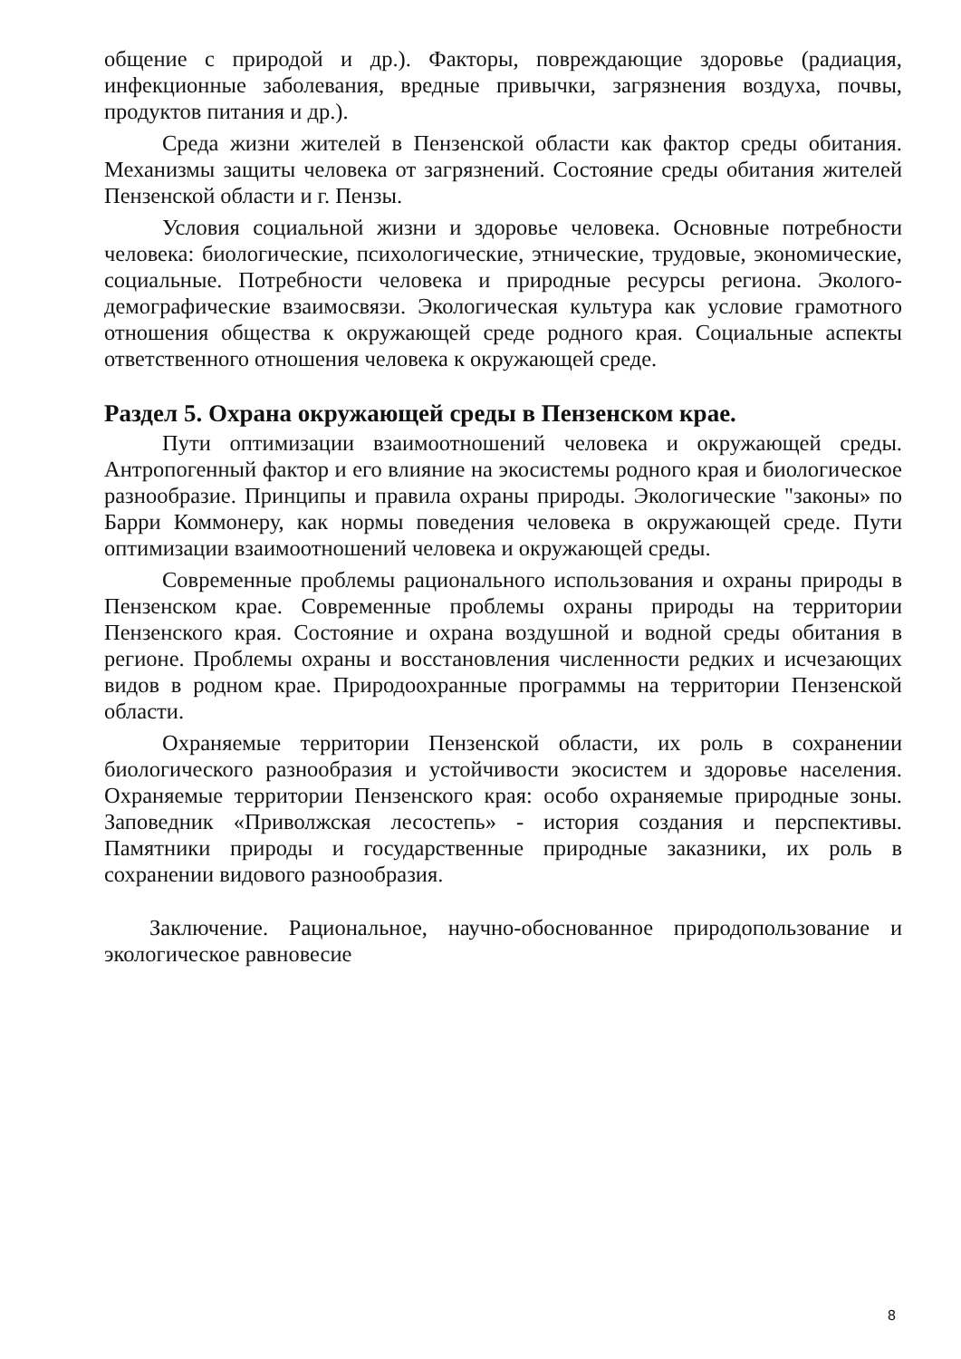общение с природой и др.). Факторы, повреждающие здоровье (радиация, инфекционные заболевания, вредные привычки, загрязнения воздуха, почвы, продуктов питания и др.).
Среда жизни жителей в Пензенской области как фактор среды обитания. Механизмы защиты человека от загрязнений. Состояние среды обитания жителей Пензенской области и г. Пензы.
Условия социальной жизни и здоровье человека. Основные потребности человека: биологические, психологические, этнические, трудовые, экономические, социальные. Потребности человека и природные ресурсы региона. Эколого-демографические взаимосвязи. Экологическая культура как условие грамотного отношения общества к окружающей среде родного края. Социальные аспекты ответственного отношения человека к окружающей среде.
Раздел 5. Охрана окружающей среды в Пензенском крае.
Пути оптимизации взаимоотношений человека и окружающей среды. Антропогенный фактор и его влияние на экосистемы родного края и биологическое разнообразие. Принципы и правила охраны природы. Экологические "законы» по Барри Коммонеру, как нормы поведения человека в окружающей среде. Пути оптимизации взаимоотношений человека и окружающей среды.
Современные проблемы рационального использования и охраны природы в Пензенском крае. Современные проблемы охраны природы на территории Пензенского края. Состояние и охрана воздушной и водной среды обитания в регионе. Проблемы охраны и восстановления численности редких и исчезающих видов в родном крае. Природоохранные программы на территории Пензенской области.
Охраняемые территории Пензенской области, их роль в сохранении биологического разнообразия и устойчивости экосистем и здоровье населения. Охраняемые территории Пензенского края: особо охраняемые природные зоны. Заповедник «Приволжская лесостепь» - история создания и перспективы. Памятники природы и государственные природные заказники, их роль в сохранении видового разнообразия.
Заключение. Рациональное, научно-обоснованное природопользование и экологическое равновесие
8